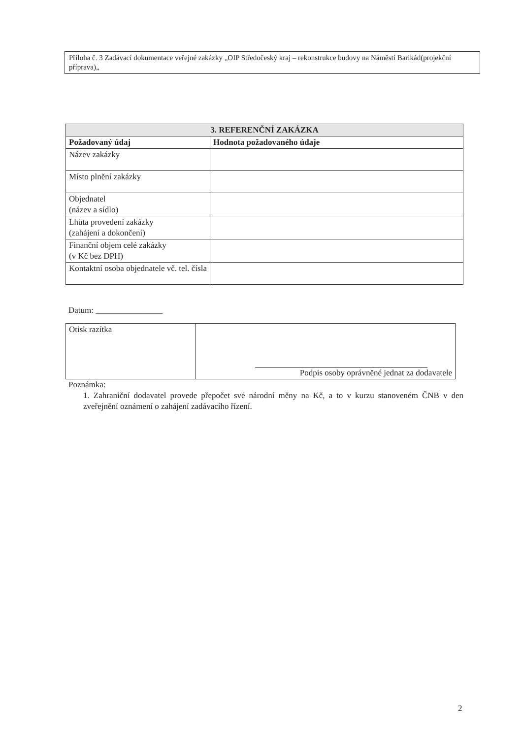Příloha č. 3 Zadávací dokumentace veřejné zakázky „OIP Středočeský kraj – rekonstrukce budovy na Náměstí Barikád(projekční příprava)„
| 3. REFERENČNÍ ZAKÁZKA | |
| --- | --- |
| Požadovaný údaj | Hodnota požadovaného údaje |
| Název zakázky | |
| Místo plnění zakázky | |
| Objednatel (název a sídlo) | |
| Lhůta provedení zakázky (zahájení a dokončení) | |
| Finanční objem celé zakázky (v Kč bez DPH) | |
| Kontaktní osoba objednatele vč. tel. čísla | |
Datum: ________________
| Otisk razítka | Podpis osoby oprávněné jednat za dodavatele |
Poznámka:
1. Zahraniční dodavatel provede přepočet své národní měny na Kč, a to v kurzu stanoveném ČNB v den zveřejnění oznámení o zahájení zadávacího řízení.
2